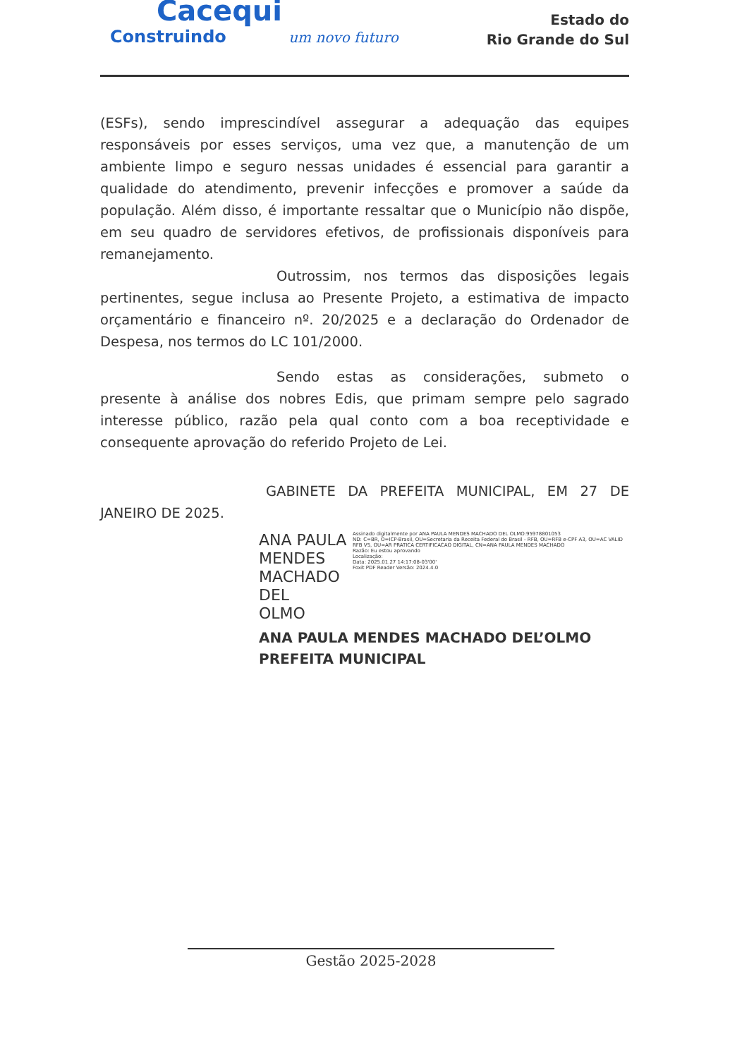Cacequi
Construindo um novo futuro
Estado do
Rio Grande do Sul
(ESFs), sendo imprescindível assegurar a adequação das equipes responsáveis por esses serviços, uma vez que, a manutenção de um ambiente limpo e seguro nessas unidades é essencial para garantir a qualidade do atendimento, prevenir infecções e promover a saúde da população. Além disso, é importante ressaltar que o Município não dispõe, em seu quadro de servidores efetivos, de profissionais disponíveis para remanejamento.
Outrossim, nos termos das disposições legais pertinentes, segue inclusa ao Presente Projeto, a estimativa de impacto orçamentário e financeiro nº. 20/2025 e a declaração do Ordenador de Despesa, nos termos do LC 101/2000.
Sendo estas as considerações, submeto o presente à análise dos nobres Edis, que primam sempre pelo sagrado interesse público, razão pela qual conto com a boa receptividade e consequente aprovação do referido Projeto de Lei.
GABINETE DA PREFEITA MUNICIPAL, EM 27 DE JANEIRO DE 2025.
ANA PAULA MENDES
MACHADO DEL
OLMO
Assinado digitalmente por ANA PAULA MENDES MACHADO DEL OLMO:95978801053
ND: C=BR, O=ICP-Brasil, OU=Secretaria da Receita Federal do Brasil - RFB, OU=RFB e-CPF A3, OU=AC VALID RFB V5, OU=AR PRATICA CERTIFICACAO DIGITAL, CN=ANA PAULA MENDES MACHADO
Razão: Eu estou aprovando
Localização:
Data: 2025.01.27 14:17:08-03'00'
Foxit PDF Reader Versão: 2024.4.0
ANA PAULA MENDES MACHADO DEL’OLMO
PREFEITA MUNICIPAL
Gestão 2025-2028